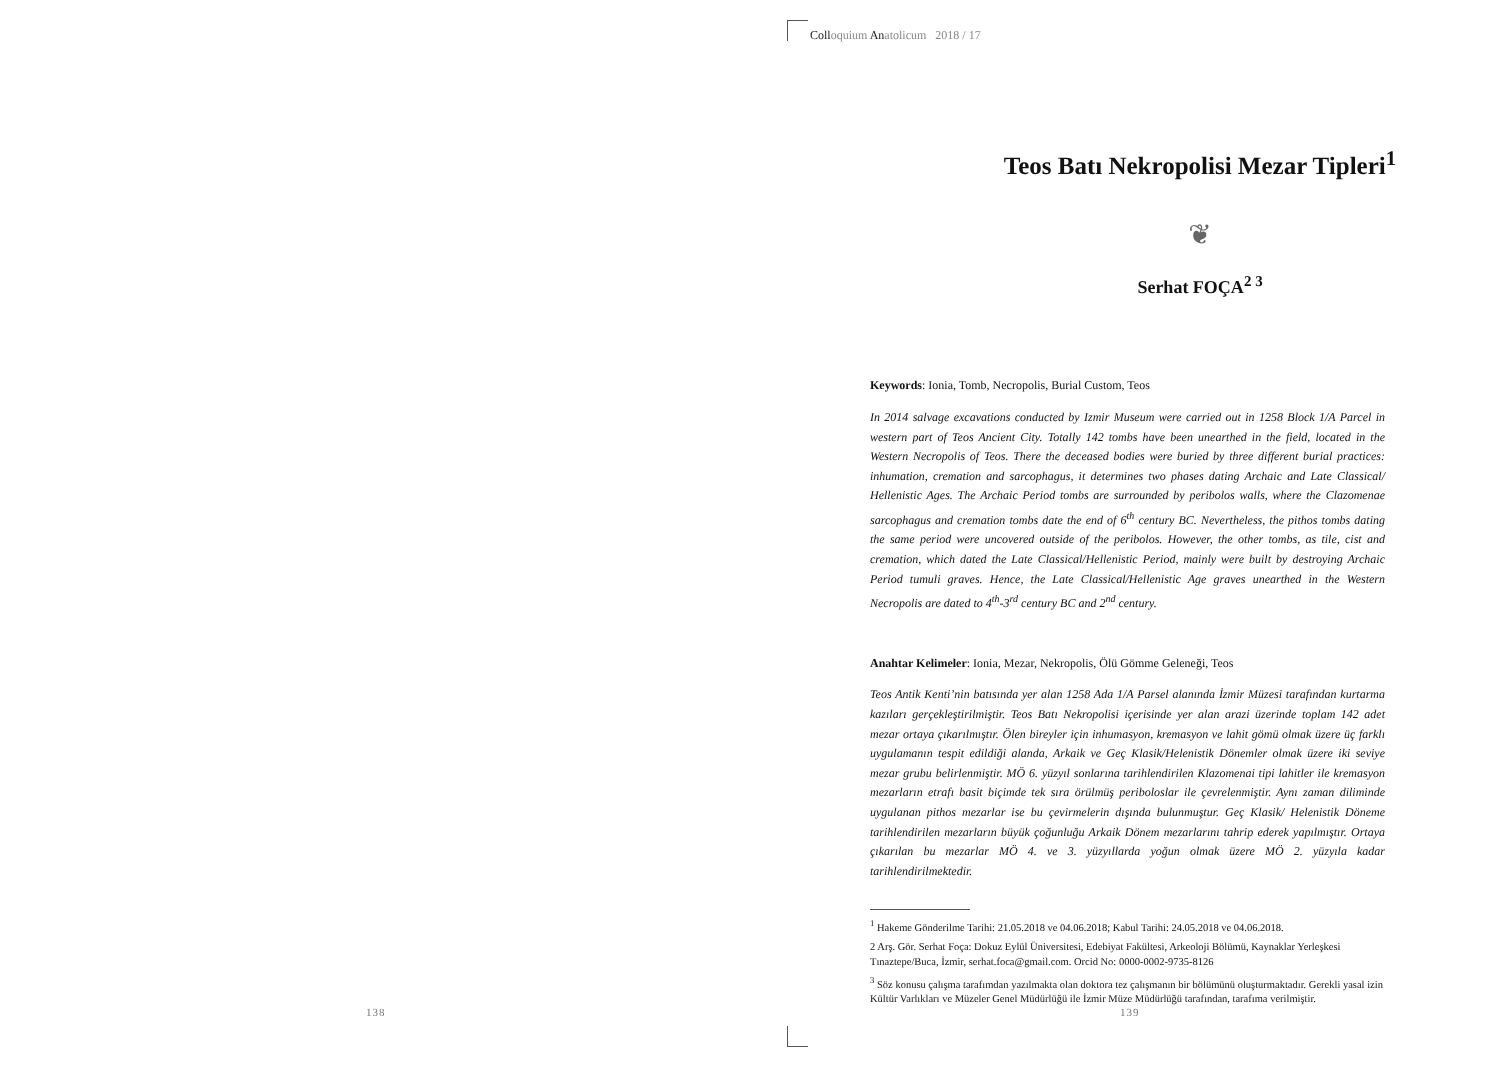138
Colloquium Anatolicum 2018 / 17
Teos Batı Nekropolisi Mezar Tipleri<sup>1</sup>
❦
Serhat FOÇA<sup>2 3</sup>
Keywords: Ionia, Tomb, Necropolis, Burial Custom, Teos
In 2014 salvage excavations conducted by Izmir Museum were carried out in 1258 Block 1/A Parcel in western part of Teos Ancient City. Totally 142 tombs have been unearthed in the field, located in the Western Necropolis of Teos. There the deceased bodies were buried by three different burial practices: inhumation, cremation and sarcophagus, it determines two phases dating Archaic and Late Classical/ Hellenistic Ages. The Archaic Period tombs are surrounded by peribolos walls, where the Clazomenae sarcophagus and cremation tombs date the end of 6<sup>th</sup> century BC. Nevertheless, the pithos tombs dating the same period were uncovered outside of the peribolos. However, the other tombs, as tile, cist and cremation, which dated the Late Classical/Hellenistic Period, mainly were built by destroying Archaic Period tumuli graves. Hence, the Late Classical/Hellenistic Age graves unearthed in the Western Necropolis are dated to 4<sup>th</sup>-3<sup>rd</sup> century BC and 2<sup>nd</sup> century.
Anahtar Kelimeler: Ionia, Mezar, Nekropolis, Ölü Gömme Geleneği, Teos
Teos Antik Kenti’nin batısında yer alan 1258 Ada 1/A Parsel alanında İzmir Müzesi tarafından kurtarma kazıları gerçekleştirilmiştir. Teos Batı Nekropolisi içerisinde yer alan arazi üzerinde toplam 142 adet mezar ortaya çıkarılmıştır. Ölen bireyler için inhumasyon, kremasyon ve lahit gömü olmak üzere üç farklı uygulamanın tespit edildiği alanda, Arkaik ve Geç Klasik/Helenistik Dönemler olmak üzere iki seviye mezar grubu belirlenmiştir. MÖ 6. yüzyıl sonlarına tarihlendirilen Klazomenai tipi lahitler ile kremasyon mezarların etrafı basit biçimde tek sıra örülmüş periboloslar ile çevrelenmiştir. Aynı zaman diliminde uygulanan pithos mezarlar ise bu çevirmelerin dışında bulunmuştur. Geç Klasik/ Helenistik Döneme tarihlendirilen mezarların büyük çoğunluğu Arkaik Dönem mezarlarını tahrip ederek yapılmıştır. Ortaya çıkarılan bu mezarlar MÖ 4. ve 3. yüzyıllarda yoğun olmak üzere MÖ 2. yüzyıla kadar tarihlendirilmektedir.
<sup>1</sup> Hakeme Gönderilme Tarihi: 21.05.2018 ve 04.06.2018; Kabul Tarihi: 24.05.2018 ve 04.06.2018.
2 Arş. Gör. Serhat Foça: Dokuz Eylül Üniversitesi, Edebiyat Fakültesi, Arkeoloji Bölümü, Kaynaklar Yerleşkesi Tınaztepe/Buca, İzmir, serhat.foca@gmail.com. Orcid No: 0000-0002-9735-8126
<sup>3</sup> Söz konusu çalışma tarafımdan yazılmakta olan doktora tez çalışmanın bir bölümünü oluşturmaktadır. Gerekli yasal izin Kültür Varlıkları ve Müzeler Genel Müdürlüğü ile İzmir Müze Müdürlüğü tarafından, tarafıma verilmiştir.
139